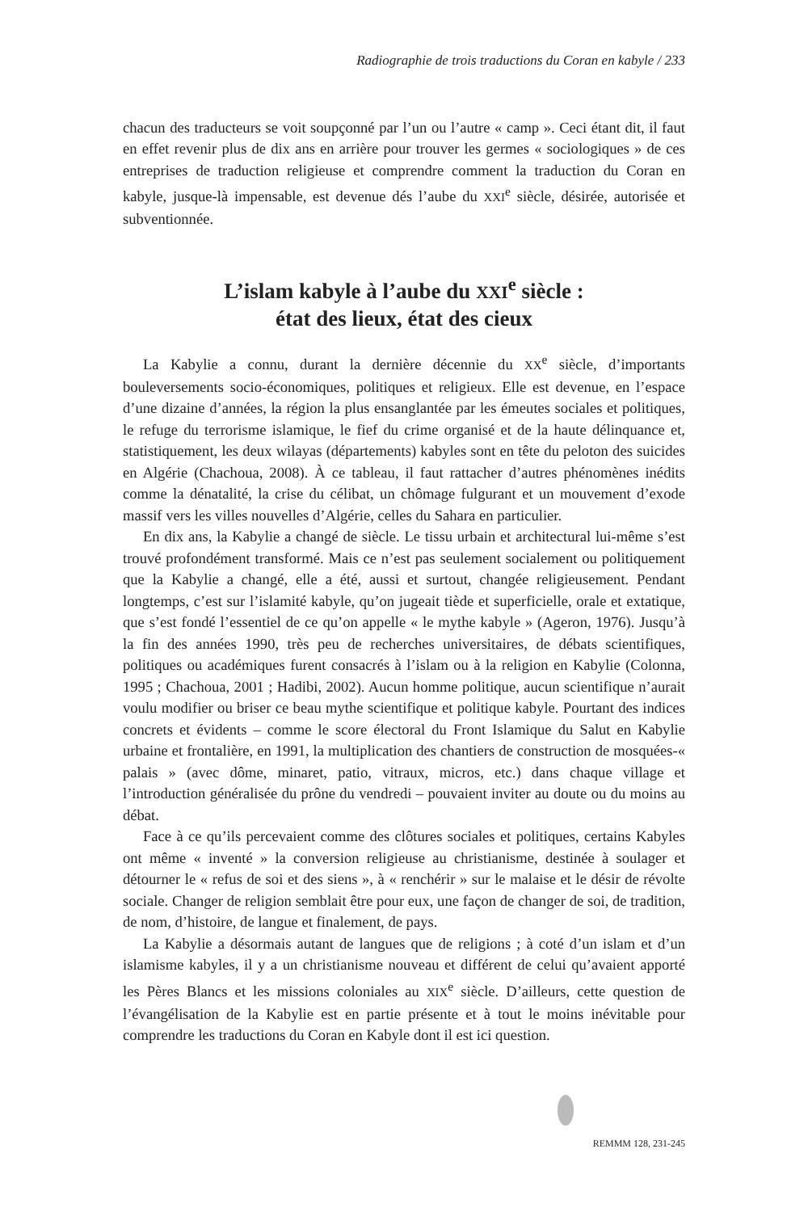Radiographie de trois traductions du Coran en kabyle / 233
chacun des traducteurs se voit soupçonné par l’un ou l’autre « camp ». Ceci étant dit, il faut en effet revenir plus de dix ans en arrière pour trouver les germes « sociologiques » de ces entreprises de traduction religieuse et comprendre comment la traduction du Coran en kabyle, jusque-là impensable, est devenue dés l’aube du XXI<sup>e</sup> siècle, désirée, autorisée et subventionnée.
L’islam kabyle à l’aube du XXI<sup>e</sup> siècle :
état des lieux, état des cieux
La Kabylie a connu, durant la dernière décennie du XX<sup>e</sup> siècle, d’importants bouleversements socio-économiques, politiques et religieux. Elle est devenue, en l’espace d’une dizaine d’années, la région la plus ensanglantée par les émeutes sociales et politiques, le refuge du terrorisme islamique, le fief du crime organisé et de la haute délinquance et, statistiquement, les deux wilayas (départements) kabyles sont en tête du peloton des suicides en Algérie (Chachoua, 2008). À ce tableau, il faut rattacher d’autres phénomènes inédits comme la dénatalité, la crise du célibat, un chômage fulgurant et un mouvement d’exode massif vers les villes nouvelles d’Algérie, celles du Sahara en particulier.
En dix ans, la Kabylie a changé de siècle. Le tissu urbain et architectural lui-même s’est trouvé profondément transformé. Mais ce n’est pas seulement socialement ou politiquement que la Kabylie a changé, elle a été, aussi et surtout, changée religieusement. Pendant longtemps, c’est sur l’islamité kabyle, qu’on jugeait tiède et superficielle, orale et extatique, que s’est fondé l’essentiel de ce qu’on appelle « le mythe kabyle » (Ageron, 1976). Jusqu’à la fin des années 1990, très peu de recherches universitaires, de débats scientifiques, politiques ou académiques furent consacrés à l’islam ou à la religion en Kabylie (Colonna, 1995 ; Chachoua, 2001 ; Hadibi, 2002). Aucun homme politique, aucun scientifique n’aurait voulu modifier ou briser ce beau mythe scientifique et politique kabyle. Pourtant des indices concrets et évidents – comme le score électoral du Front Islamique du Salut en Kabylie urbaine et frontalière, en 1991, la multiplication des chantiers de construction de mosquées-« palais » (avec dôme, minaret, patio, vitraux, micros, etc.) dans chaque village et l’introduction généralisée du prône du vendredi – pouvaient inviter au doute ou du moins au débat.
Face à ce qu’ils percevaient comme des clôtures sociales et politiques, certains Kabyles ont même « inventé » la conversion religieuse au christianisme, destinée à soulager et détourner le « refus de soi et des siens », à « renchérir » sur le malaise et le désir de révolte sociale. Changer de religion semblait être pour eux, une façon de changer de soi, de tradition, de nom, d’histoire, de langue et finalement, de pays.
La Kabylie a désormais autant de langues que de religions ; à coté d’un islam et d’un islamisme kabyles, il y a un christianisme nouveau et différent de celui qu’avaient apporté les Pères Blancs et les missions coloniales au XIX<sup>e</sup> siècle. D’ailleurs, cette question de l’évangélisation de la Kabylie est en partie présente et à tout le moins inévitable pour comprendre les traductions du Coran en Kabyle dont il est ici question.
REMMM 128, 231-245